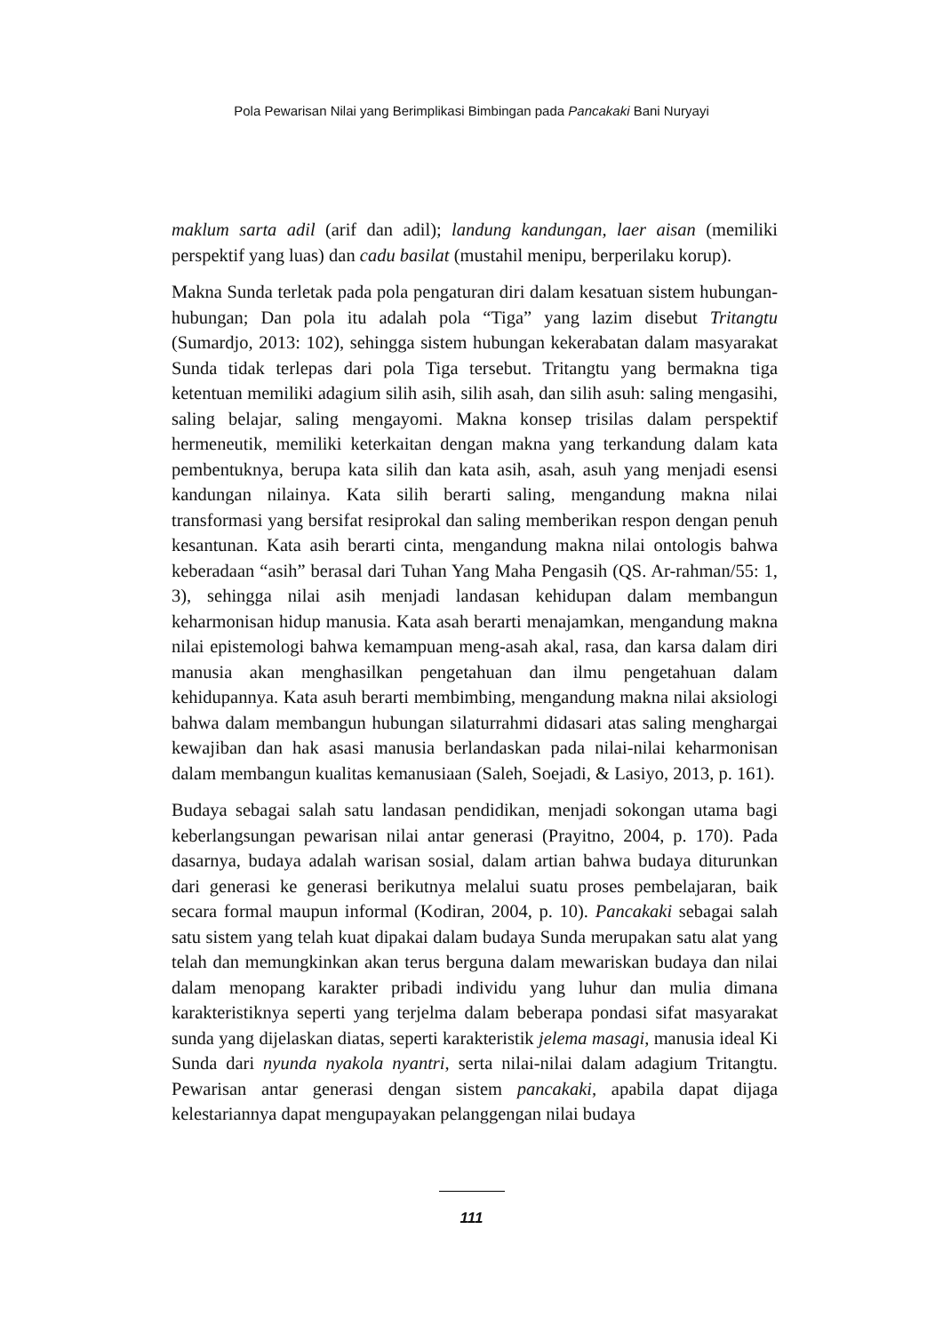Pola Pewarisan Nilai yang Berimplikasi Bimbingan pada Pancakaki Bani Nuryayi
maklum sarta adil (arif dan adil); landung kandungan, laer aisan (memiliki perspektif yang luas) dan cadu basilat (mustahil menipu, berperilaku korup).
Makna Sunda terletak pada pola pengaturan diri dalam kesatuan sistem hubungan-hubungan; Dan pola itu adalah pola “Tiga” yang lazim disebut Tritangtu (Sumardjo, 2013: 102), sehingga sistem hubungan kekerabatan dalam masyarakat Sunda tidak terlepas dari pola Tiga tersebut. Tritangtu yang bermakna tiga ketentuan memiliki adagium silih asih, silih asah, dan silih asuh: saling mengasihi, saling belajar, saling mengayomi. Makna konsep trisilas dalam perspektif hermeneutik, memiliki keterkaitan dengan makna yang terkandung dalam kata pembentuknya, berupa kata silih dan kata asih, asah, asuh yang menjadi esensi kandungan nilainya. Kata silih berarti saling, mengandung makna nilai transformasi yang bersifat resiprokal dan saling memberikan respon dengan penuh kesantunan. Kata asih berarti cinta, mengandung makna nilai ontologis bahwa keberadaan “asih” berasal dari Tuhan Yang Maha Pengasih (QS. Ar-rahman/55: 1, 3), sehingga nilai asih menjadi landasan kehidupan dalam membangun keharmonisan hidup manusia. Kata asah berarti menajamkan, mengandung makna nilai epistemologi bahwa kemampuan meng-asah akal, rasa, dan karsa dalam diri manusia akan menghasilkan pengetahuan dan ilmu pengetahuan dalam kehidupannya. Kata asuh berarti membimbing, mengandung makna nilai aksiologi bahwa dalam membangun hubungan silaturrahmi didasari atas saling menghargai kewajiban dan hak asasi manusia berlandaskan pada nilai-nilai keharmonisan dalam membangun kualitas kemanusiaan (Saleh, Soejadi, & Lasiyo, 2013, p. 161).
Budaya sebagai salah satu landasan pendidikan, menjadi sokongan utama bagi keberlangsungan pewarisan nilai antar generasi (Prayitno, 2004, p. 170). Pada dasarnya, budaya adalah warisan sosial, dalam artian bahwa budaya diturunkan dari generasi ke generasi berikutnya melalui suatu proses pembelajaran, baik secara formal maupun informal (Kodiran, 2004, p. 10). Pancakaki sebagai salah satu sistem yang telah kuat dipakai dalam budaya Sunda merupakan satu alat yang telah dan memungkinkan akan terus berguna dalam mewariskan budaya dan nilai dalam menopang karakter pribadi individu yang luhur dan mulia dimana karakteristiknya seperti yang terjelma dalam beberapa pondasi sifat masyarakat sunda yang dijelaskan diatas, seperti karakteristik jelema masagi, manusia ideal Ki Sunda dari nyunda nyakola nyantri, serta nilai-nilai dalam adagium Tritangtu. Pewarisan antar generasi dengan sistem pancakaki, apabila dapat dijaga kelestariannya dapat mengupayakan pelanggengan nilai budaya
111